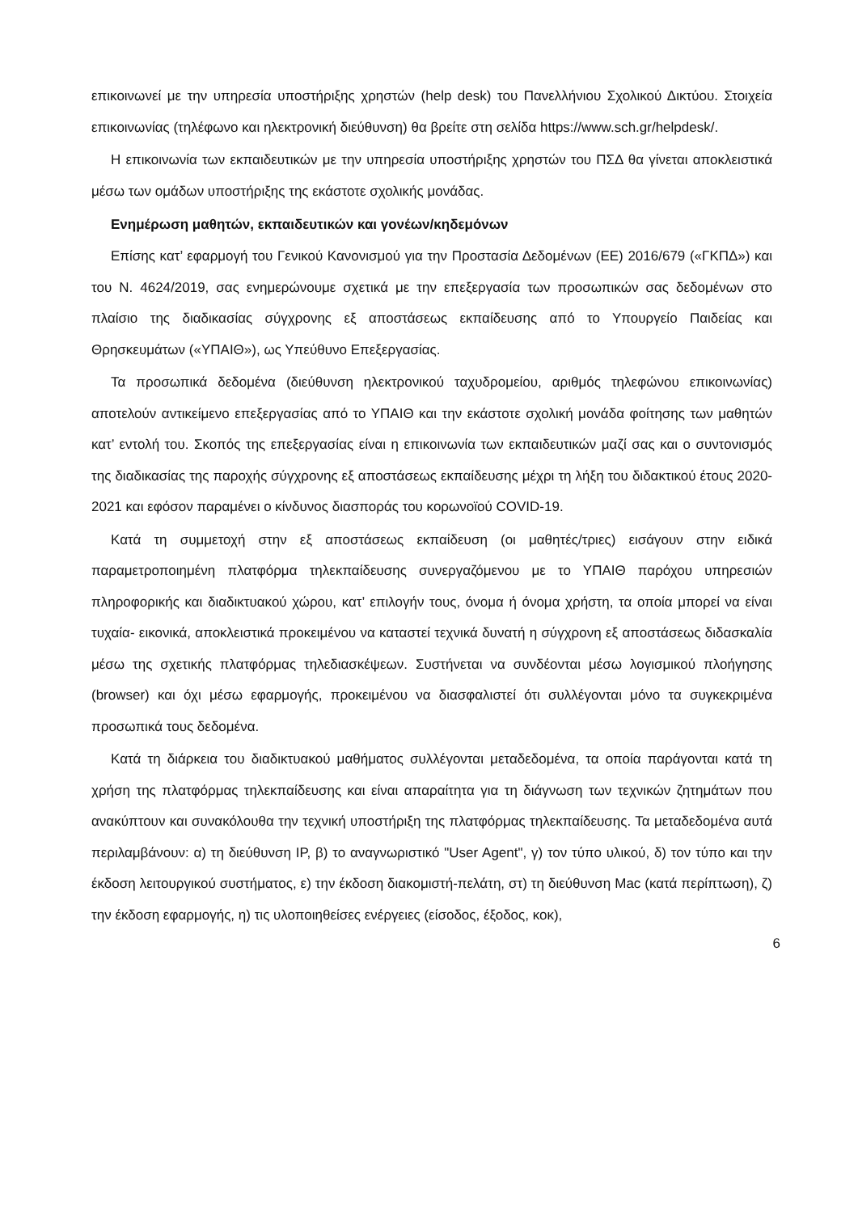επικοινωνεί με την υπηρεσία υποστήριξης χρηστών (help desk) του Πανελλήνιου Σχολικού Δικτύου. Στοιχεία επικοινωνίας (τηλέφωνο και ηλεκτρονική διεύθυνση) θα βρείτε στη σελίδα https://www.sch.gr/helpdesk/.
Η επικοινωνία των εκπαιδευτικών με την υπηρεσία υποστήριξης χρηστών του ΠΣΔ θα γίνεται αποκλειστικά μέσω των ομάδων υποστήριξης της εκάστοτε σχολικής μονάδας.
Ενημέρωση μαθητών, εκπαιδευτικών και γονέων/κηδεμόνων
Επίσης κατ’ εφαρμογή του Γενικού Κανονισμού για την Προστασία Δεδομένων (ΕΕ) 2016/679 («ΓΚΠΔ») και του Ν. 4624/2019, σας ενημερώνουμε σχετικά με την επεξεργασία των προσωπικών σας δεδομένων στο πλαίσιο της διαδικασίας σύγχρονης εξ αποστάσεως εκπαίδευσης από το Υπουργείο Παιδείας και Θρησκευμάτων («ΥΠΑΙΘ»), ως Υπεύθυνο Επεξεργασίας.
Τα προσωπικά δεδομένα (διεύθυνση ηλεκτρονικού ταχυδρομείου, αριθμός τηλεφώνου επικοινωνίας) αποτελούν αντικείμενο επεξεργασίας από το ΥΠΑΙΘ και την εκάστοτε σχολική μονάδα φοίτησης των μαθητών κατ’ εντολή του. Σκοπός της επεξεργασίας είναι η επικοινωνία των εκπαιδευτικών μαζί σας και ο συντονισμός της διαδικασίας της παροχής σύγχρονης εξ αποστάσεως εκπαίδευσης μέχρι τη λήξη του διδακτικού έτους 2020-2021 και εφόσον παραμένει ο κίνδυνος διασποράς του κορωνοϊού COVID-19.
Κατά τη συμμετοχή στην εξ αποστάσεως εκπαίδευση (οι μαθητές/τριες) εισάγουν στην ειδικά παραμετροποιημένη πλατφόρμα τηλεκπαίδευσης συνεργαζόμενου με το ΥΠΑΙΘ παρόχου υπηρεσιών πληροφορικής και διαδικτυακού χώρου, κατ’ επιλογήν τους, όνομα ή όνομα χρήστη, τα οποία μπορεί να είναι τυχαία- εικονικά, αποκλειστικά προκειμένου να καταστεί τεχνικά δυνατή η σύγχρονη εξ αποστάσεως διδασκαλία μέσω της σχετικής πλατφόρμας τηλεδιασκέψεων. Συστήνεται να συνδέονται μέσω λογισμικού πλοήγησης (browser) και όχι μέσω εφαρμογής, προκειμένου να διασφαλιστεί ότι συλλέγονται μόνο τα συγκεκριμένα προσωπικά τους δεδομένα.
Κατά τη διάρκεια του διαδικτυακού μαθήματος συλλέγονται μεταδεδομένα, τα οποία παράγονται κατά τη χρήση της πλατφόρμας τηλεκπαίδευσης και είναι απαραίτητα για τη διάγνωση των τεχνικών ζητημάτων που ανακύπτουν και συνακόλουθα την τεχνική υποστήριξη της πλατφόρμας τηλεκπαίδευσης. Τα μεταδεδομένα αυτά περιλαμβάνουν: α) τη διεύθυνση IP, β) το αναγνωριστικό "User Agent", γ) τον τύπο υλικού, δ) τον τύπο και την έκδοση λειτουργικού συστήματος, ε) την έκδοση διακομιστή-πελάτη, στ) τη διεύθυνση Mac (κατά περίπτωση), ζ) την έκδοση εφαρμογής, η) τις υλοποιηθείσες ενέργειες (είσοδος, έξοδος, κοκ),
6